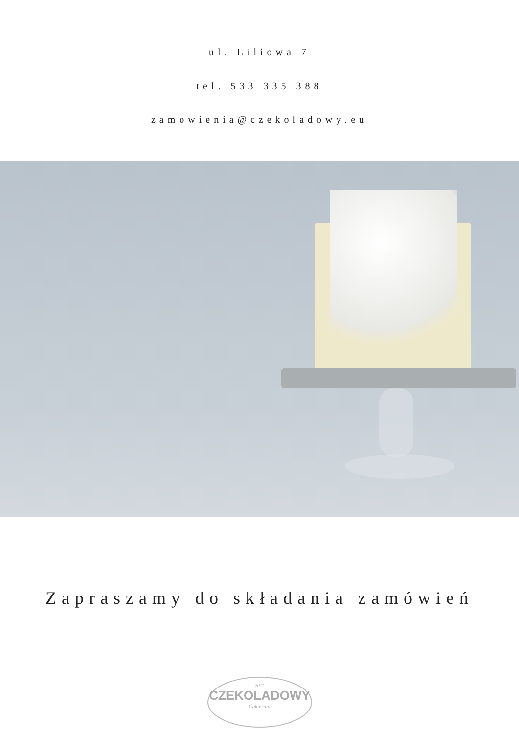ul. Liliowa 7
tel. 533 335 388
zamowienia@czekoladowy.eu
Zapraszamy do składania zamówień
2011
CZEKOLADOWY
Cukiernia